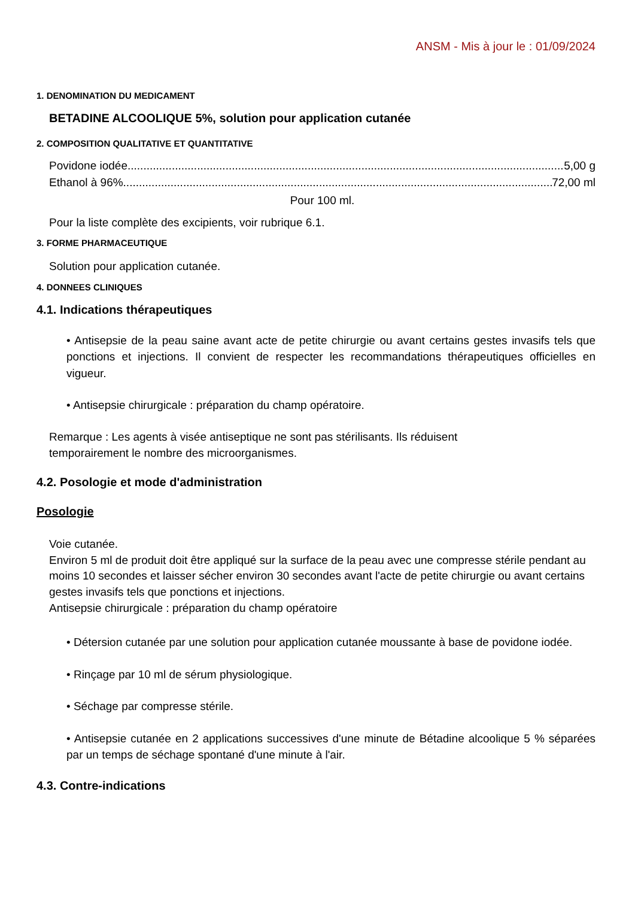ANSM - Mis à jour le : 01/09/2024
1. DENOMINATION DU MEDICAMENT
BETADINE ALCOOLIQUE 5%, solution pour application cutanée
2. COMPOSITION QUALITATIVE ET QUANTITATIVE
Povidone iodée.......................................................................................................................................... 5,00 g
Ethanol à 96%.......................................................................................................................................... 72,00 ml
Pour 100 ml.
Pour la liste complète des excipients, voir rubrique 6.1.
3. FORME PHARMACEUTIQUE
Solution pour application cutanée.
4. DONNEES CLINIQUES
4.1. Indications thérapeutiques
• Antisepsie de la peau saine avant acte de petite chirurgie ou avant certains gestes invasifs tels que ponctions et injections. Il convient de respecter les recommandations thérapeutiques officielles en vigueur.
• Antisepsie chirurgicale : préparation du champ opératoire.
Remarque : Les agents à visée antiseptique ne sont pas stérilisants. Ils réduisent
temporairement le nombre des microorganismes.
4.2. Posologie et mode d'administration
Posologie
Voie cutanée.
Environ 5 ml de produit doit être appliqué sur la surface de la peau avec une compresse stérile pendant au moins 10 secondes et laisser sécher environ 30 secondes avant l'acte de petite chirurgie ou avant certains gestes invasifs tels que ponctions et injections.
Antisepsie chirurgicale : préparation du champ opératoire
• Détersion cutanée par une solution pour application cutanée moussante à base de povidone iodée.
• Rinçage par 10 ml de sérum physiologique.
• Séchage par compresse stérile.
• Antisepsie cutanée en 2 applications successives d'une minute de Bétadine alcoolique 5 % séparées par un temps de séchage spontané d'une minute à l'air.
4.3. Contre-indications